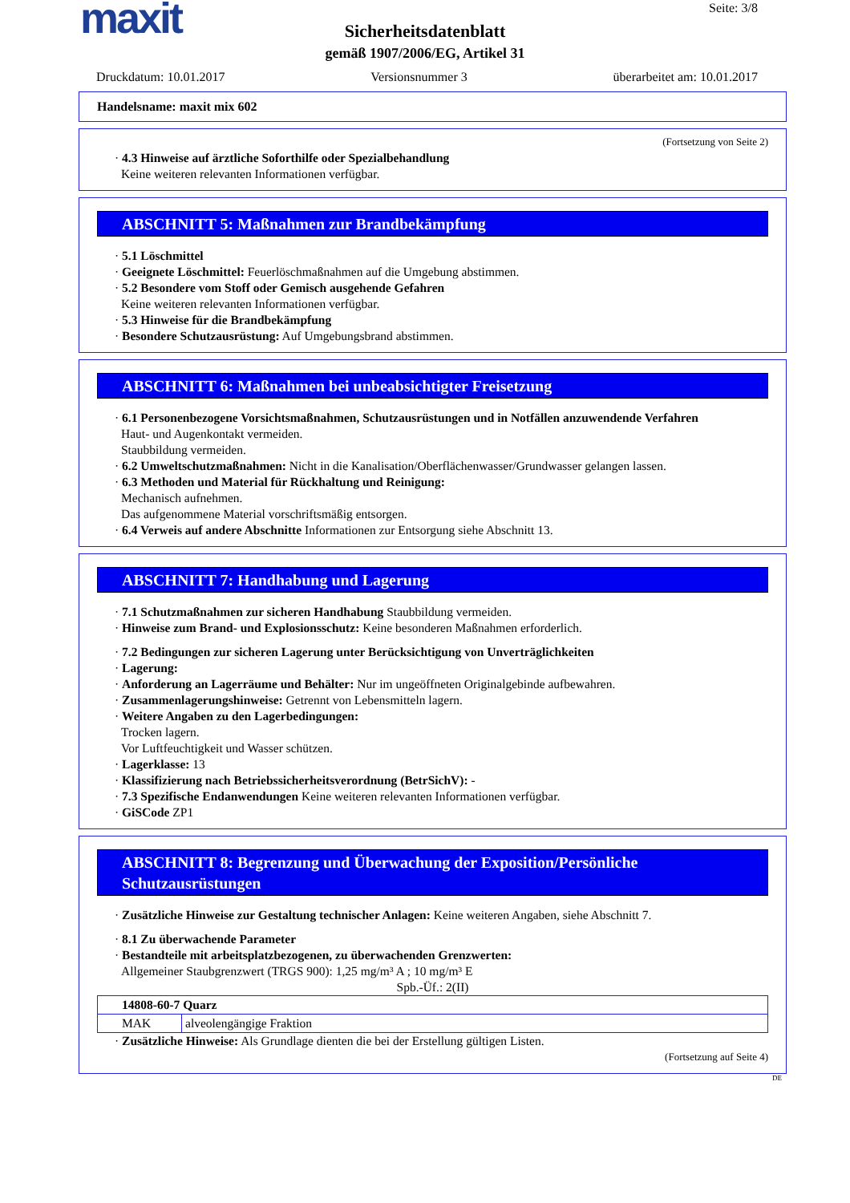maxit
Seite: 3/8
Sicherheitsdatenblatt
gemäß 1907/2006/EG, Artikel 31
Druckdatum: 10.01.2017 Versionsnummer 3 überarbeitet am: 10.01.2017
Handelsname: maxit mix 602
(Fortsetzung von Seite 2)
· 4.3 Hinweise auf ärztliche Soforthilfe oder Spezialbehandlung
Keine weiteren relevanten Informationen verfügbar.
ABSCHNITT 5: Maßnahmen zur Brandbekämpfung
· 5.1 Löschmittel
· Geeignete Löschmittel: Feuerlöschmaßnahmen auf die Umgebung abstimmen.
· 5.2 Besondere vom Stoff oder Gemisch ausgehende Gefahren
Keine weiteren relevanten Informationen verfügbar.
· 5.3 Hinweise für die Brandbekämpfung
· Besondere Schutzausrüstung: Auf Umgebungsbrand abstimmen.
ABSCHNITT 6: Maßnahmen bei unbeabsichtigter Freisetzung
· 6.1 Personenbezogene Vorsichtsmaßnahmen, Schutzausrüstungen und in Notfällen anzuwendende Verfahren
Haut- und Augenkontakt vermeiden.
Staubbildung vermeiden.
· 6.2 Umweltschutzmaßnahmen: Nicht in die Kanalisation/Oberflächenwasser/Grundwasser gelangen lassen.
· 6.3 Methoden und Material für Rückhaltung und Reinigung:
Mechanisch aufnehmen.
Das aufgenommene Material vorschriftsmäßig entsorgen.
· 6.4 Verweis auf andere Abschnitte Informationen zur Entsorgung siehe Abschnitt 13.
ABSCHNITT 7: Handhabung und Lagerung
· 7.1 Schutzmaßnahmen zur sicheren Handhabung Staubbildung vermeiden.
· Hinweise zum Brand- und Explosionsschutz: Keine besonderen Maßnahmen erforderlich.
· 7.2 Bedingungen zur sicheren Lagerung unter Berücksichtigung von Unverträglichkeiten
· Lagerung:
· Anforderung an Lagerräume und Behälter: Nur im ungeöffneten Originalgebinde aufbewahren.
· Zusammenlagerungshinweise: Getrennt von Lebensmitteln lagern.
· Weitere Angaben zu den Lagerbedingungen:
Trocken lagern.
Vor Luftfeuchtigkeit und Wasser schützen.
· Lagerklasse: 13
· Klassifizierung nach Betriebssicherheitsverordnung (BetrSichV): -
· 7.3 Spezifische Endanwendungen Keine weiteren relevanten Informationen verfügbar.
· GiSCode ZP1
ABSCHNITT 8: Begrenzung und Überwachung der Exposition/Persönliche Schutzausrüstungen
· Zusätzliche Hinweise zur Gestaltung technischer Anlagen: Keine weiteren Angaben, siehe Abschnitt 7.
· 8.1 Zu überwachende Parameter
· Bestandteile mit arbeitsplatzbezogenen, zu überwachenden Grenzwerten:
Allgemeiner Staubgrenzwert (TRGS 900): 1,25 mg/m³ A ; 10 mg/m³ E
Spb.-Üf.: 2(II)
| 14808-60-7 Quarz | |
| MAK | alveolengängige Fraktion |
· Zusätzliche Hinweise: Als Grundlage dienten die bei der Erstellung gültigen Listen.
(Fortsetzung auf Seite 4)
DE